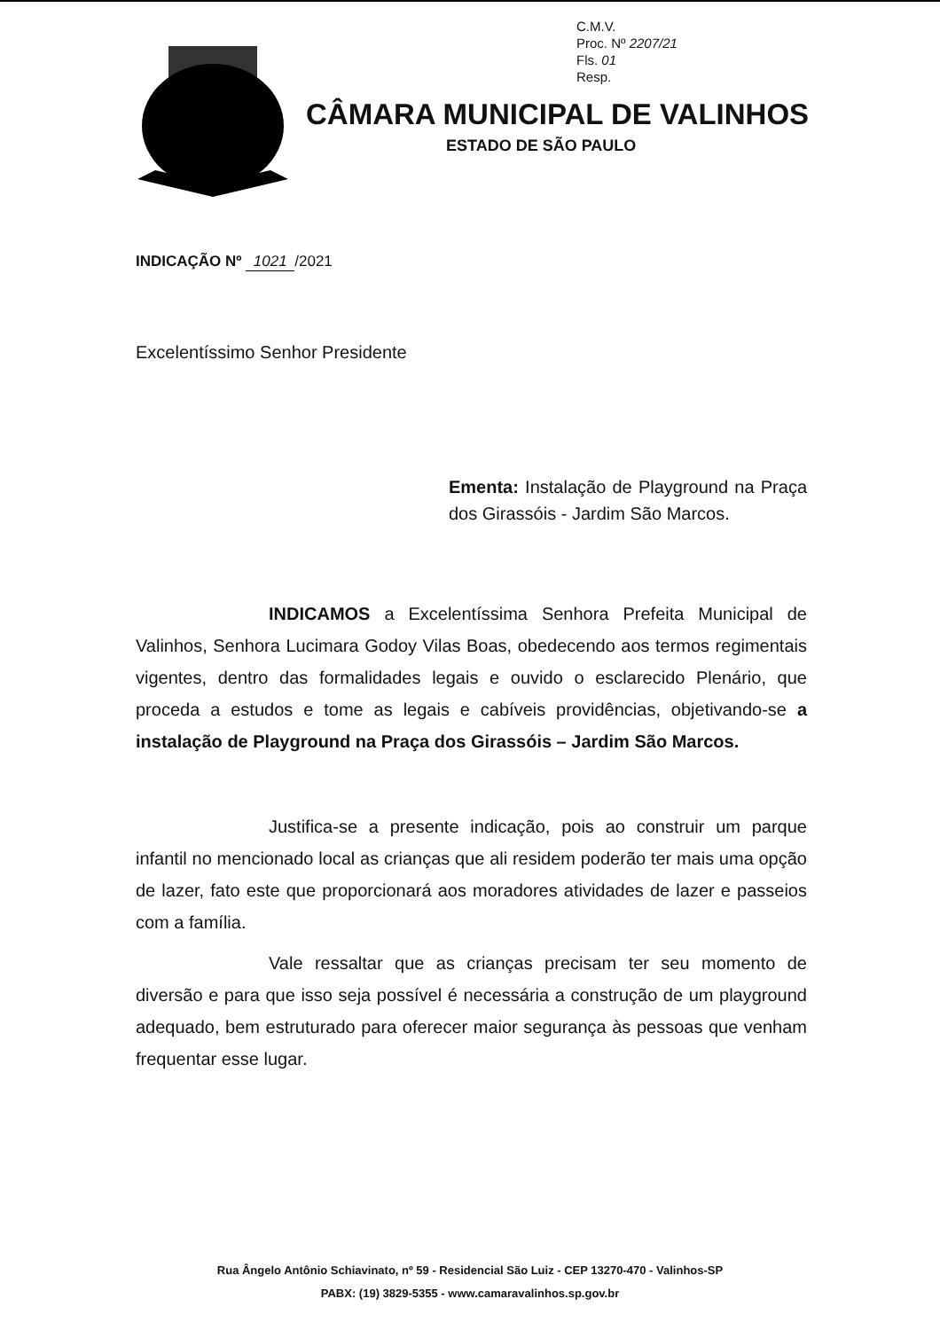C.M.V.
Proc. Nº 2207/21
Fls. 01
Resp.
CÂMARA MUNICIPAL DE VALINHOS
ESTADO DE SÃO PAULO
INDICAÇÃO Nº 1021 /2021
Excelentíssimo Senhor Presidente
Ementa: Instalação de Playground na Praça dos Girassóis - Jardim São Marcos.
INDICAMOS a Excelentíssima Senhora Prefeita Municipal de Valinhos, Senhora Lucimara Godoy Vilas Boas, obedecendo aos termos regimentais vigentes, dentro das formalidades legais e ouvido o esclarecido Plenário, que proceda a estudos e tome as legais e cabíveis providências, objetivando-se a instalação de Playground na Praça dos Girassóis – Jardim São Marcos.
Justifica-se a presente indicação, pois ao construir um parque infantil no mencionado local as crianças que ali residem poderão ter mais uma opção de lazer, fato este que proporcionará aos moradores atividades de lazer e passeios com a família.
Vale ressaltar que as crianças precisam ter seu momento de diversão e para que isso seja possível é necessária a construção de um playground adequado, bem estruturado para oferecer maior segurança às pessoas que venham frequentar esse lugar.
Rua Ângelo Antônio Schiavinato, nº 59 - Residencial São Luiz - CEP 13270-470 - Valinhos-SP
PABX: (19) 3829-5355 - www.camaravalinhos.sp.gov.br